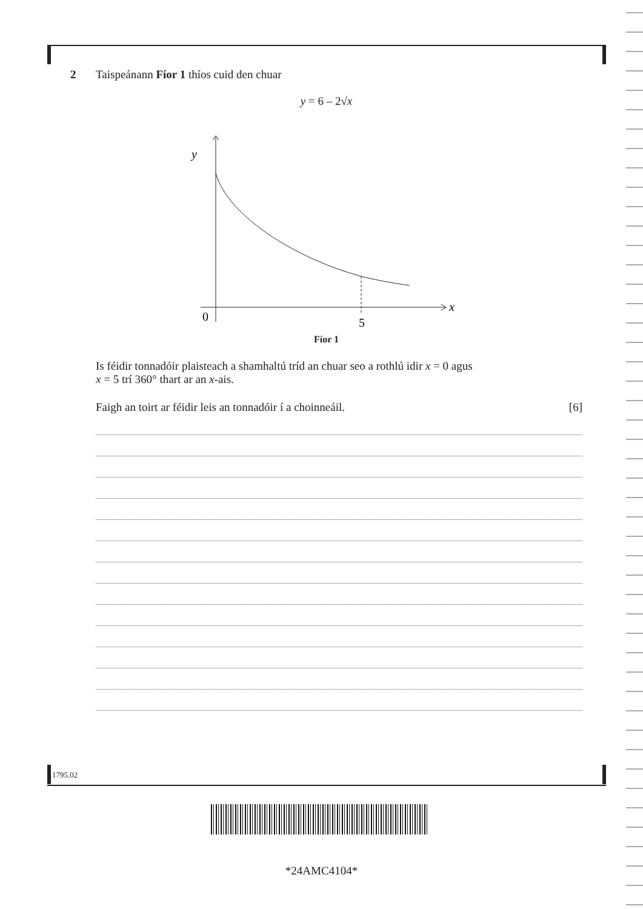2 Taispeánann Fíor 1 thíos cuid den chuar
y = 6 – 2√x
y
x
0
5
Fíor 1
Is féidir tonnadóir plaisteach a shamhaltú tríd an chuar seo a rothlú idir x = 0 agus
x = 5 trí 360° thart ar an x-ais.
Faigh an toirt ar féidir leis an tonnadóir í a choinneáil. [6]
11795.02
*24AMC4104*